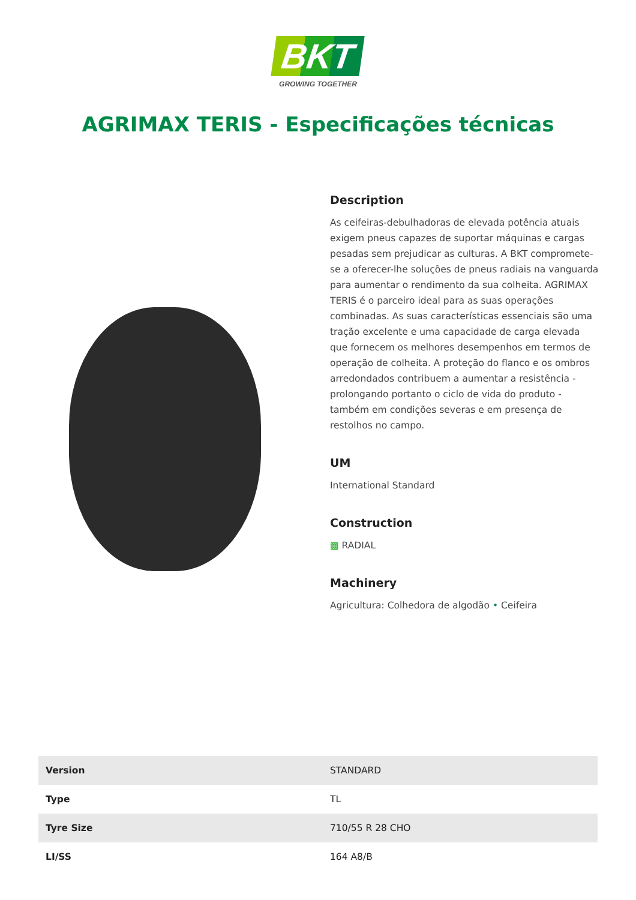BKT
GROWING TOGETHER
AGRIMAX TERIS - Especificações técnicas
Description
As ceifeiras-debulhadoras de elevada potência atuais exigem pneus capazes de suportar máquinas e cargas pesadas sem prejudicar as culturas. A BKT compromete-se a oferecer-lhe soluções de pneus radiais na vanguarda para aumentar o rendimento da sua colheita. AGRIMAX TERIS é o parceiro ideal para as suas operações combinadas. As suas características essenciais são uma tração excelente e uma capacidade de carga elevada que fornecem os melhores desempenhos em termos de operação de colheita. A proteção do flanco e os ombros arredondados contribuem a aumentar a resistência - prolongando portanto o ciclo de vida do produto - também em condições severas e em presença de restolhos no campo.
UM
International Standard
Construction
▩ RADIAL
Machinery
Agricultura: Colhedora de algodão • Ceifeira
| Version | STANDARD |
| Type | TL |
| Tyre Size | 710/55 R 28 CHO |
| LI/SS | 164 A8/B |